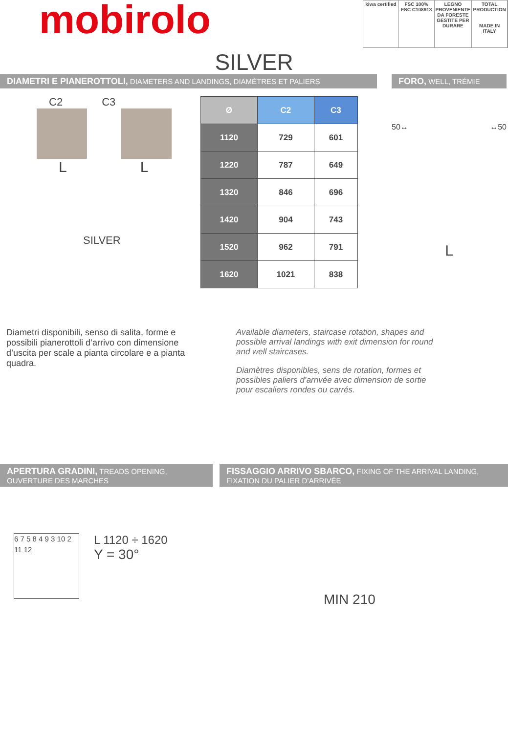mobirolo
kiwa certified FSC 100% FSC C108913 LEGNO PROVENIENTE DA FORESTE GESTITE PER DURARE
TOTAL PRODUCTION
MADE IN ITALY
SILVER
DIAMETRI E PIANEROTTOLI, DIAMETERS AND LANDINGS, DIAMÈTRES ET PALIERS
C2 C3
L L
SILVER
| Ø | C2 | C3 |
| --- | --- | --- |
| 1120 | 729 | 601 |
| 1220 | 787 | 649 |
| 1320 | 846 | 696 |
| 1420 | 904 | 743 |
| 1520 | 962 | 791 |
| 1620 | 1021 | 838 |
FORO, WELL, TRÉMIE
50↔ ↔50
L
Diametri disponibili, senso di salita, forme e possibili pianerottoli d’arrivo con dimensione d’uscita per scale a pianta circolare e a pianta quadra.
Available diameters, staircase rotation, shapes and possible arrival landings with exit dimension for round and well staircases.
Diamètres disponibles, sens de rotation, formes et possibles paliers d’arrivée avec dimension de sortie pour escaliers rondes ou carrés.
APERTURA GRADINI, TREADS OPENING, OUVERTURE DES MARCHES
FISSAGGIO ARRIVO SBARCO, FIXING OF THE ARRIVAL LANDING, FIXATION DU PALIER D’ARRIVÉE
6 7 5 8 4 9 3 10 2 11 12
L 1120 ÷ 1620
Y = 30°
MIN 210